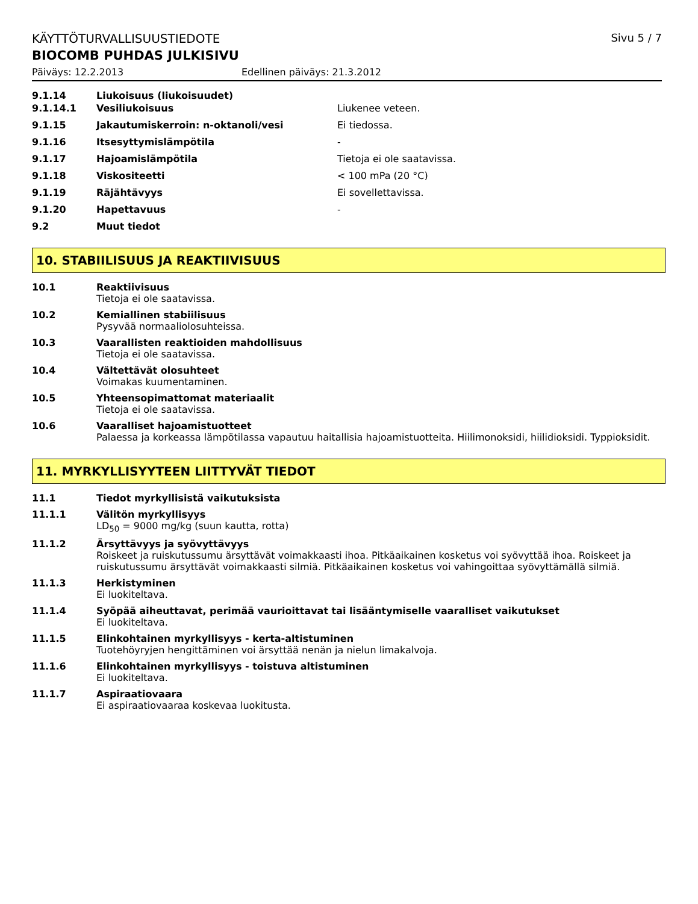KÄYTTÖTURVALLISUUSTIEDOTE Sivu 5 / 7
BIOCOMB PUHDAS JULKISIVU
Päiväys: 12.2.2013 Edellinen päiväys: 21.3.2012
9.1.14 Liukoisuus (liukoisuudet)
9.1.14.1 Vesiliukoisuus Liukenee veteen.
9.1.15 Jakautumiskerroin: n-oktanoli/vesi Ei tiedossa.
9.1.16 Itsesyttymislämpötila -
9.1.17 Hajoamislämpötila Tietoja ei ole saatavissa.
9.1.18 Viskositeetti < 100 mPa (20 °C)
9.1.19 Räjähtävyys Ei sovellettavissa.
9.1.20 Hapettavuus -
9.2 Muut tiedot
10. STABIILISUUS JA REAKTIIVISUUS
10.1 Reaktiivisuus
Tietoja ei ole saatavissa.
10.2 Kemiallinen stabiilisuus
Pysyvää normaaliolosuhteissa.
10.3 Vaarallisten reaktioiden mahdollisuus
Tietoja ei ole saatavissa.
10.4 Vältettävät olosuhteet
Voimakas kuumentaminen.
10.5 Yhteensopimattomat materiaalit
Tietoja ei ole saatavissa.
10.6 Vaaralliset hajoamistuotteet
Palaessa ja korkeassa lämpötilassa vapautuu haitallisia hajoamistuotteita. Hiilimonoksidi, hiilidioksidi. Typpioksidit.
11. MYRKYLLISYYTEEN LIITTYVÄT TIEDOT
11.1 Tiedot myrkyllisistä vaikutuksista
11.1.1 Välitön myrkyllisyys
LD<sub>50</sub> = 9000 mg/kg (suun kautta, rotta)
11.1.2 Ärsyttävyys ja syövyttävyys
Roiskeet ja ruiskutussumu ärsyttävät voimakkaasti ihoa. Pitkäaikainen kosketus voi syövyttää ihoa. Roiskeet ja ruiskutussumu ärsyttävät voimakkaasti silmiä. Pitkäaikainen kosketus voi vahingoittaa syövyttämällä silmiä.
11.1.3 Herkistyminen
Ei luokiteltava.
11.1.4 Syöpää aiheuttavat, perimää vaurioittavat tai lisääntymiselle vaaralliset vaikutukset
Ei luokiteltava.
11.1.5 Elinkohtainen myrkyllisyys - kerta-altistuminen
Tuotehöyryjen hengittäminen voi ärsyttää nenän ja nielun limakalvoja.
11.1.6 Elinkohtainen myrkyllisyys - toistuva altistuminen
Ei luokiteltava.
11.1.7 Aspiraatiovaara
Ei aspiraatiovaaraa koskevaa luokitusta.